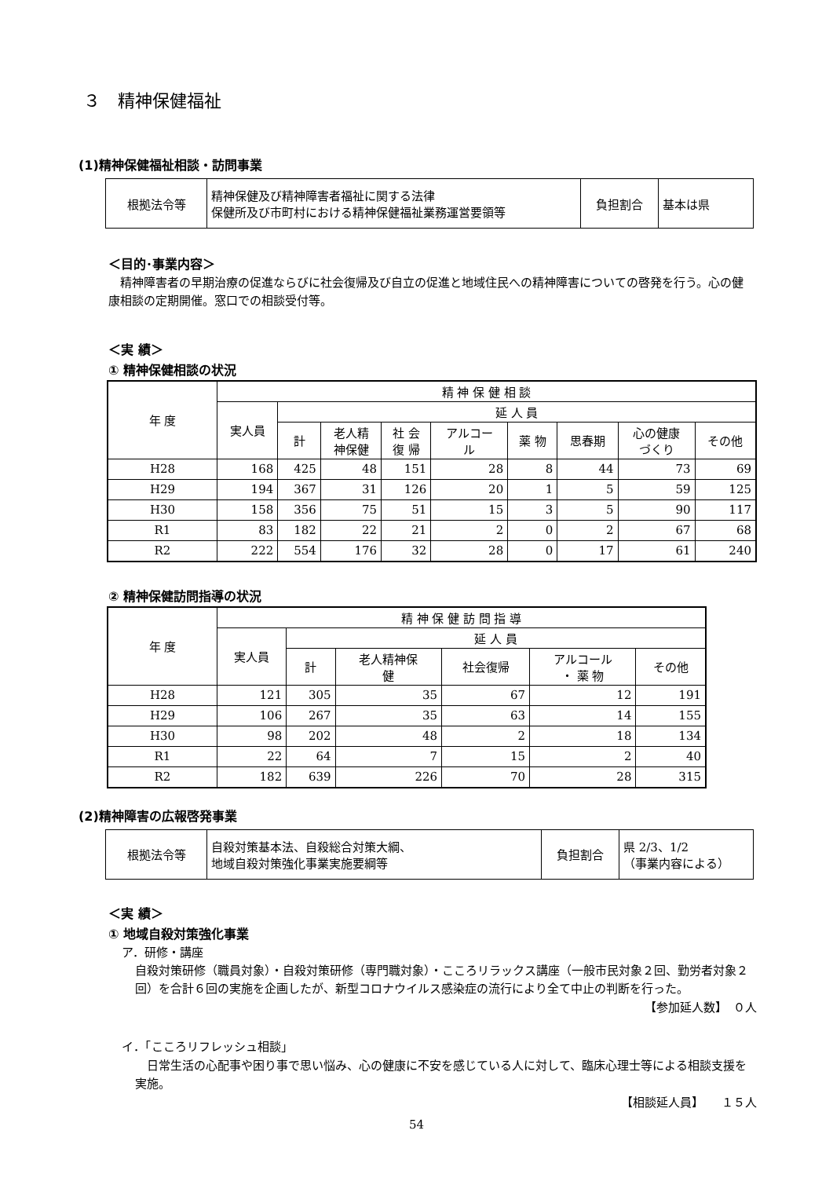３　精神保健福祉
(1)精神保健福祉相談・訪問事業
| 根拠法令等 | 精神保健及び精神障害者福祉に関する法律 保健所及び市町村における精神保健福祉業務運営要領等 | 負担割合 | 基本は県 |
＜目的･事業内容＞
精神障害者の早期治療の促進ならびに社会復帰及び自立の促進と地域住民への精神障害についての啓発を行う。心の健康相談の定期開催。窓口での相談受付等。
＜実 績＞
① 精神保健相談の状況
| 年 度 | 精 神 保 健 相 談 | | | | | | | | |
| --- | --- | --- | --- | --- | --- | --- | --- | --- | --- |
| | 実人員 | 延 人 員 | | | | | | | |
| | | 計 | 老人精 神保健 | 社 会 復 帰 | アルコー ル | 薬 物 | 思春期 | 心の健康 づくり | その他 |
| H28 | 168 | 425 | 48 | 151 | 28 | 8 | 44 | 73 | 69 |
| H29 | 194 | 367 | 31 | 126 | 20 | 1 | 5 | 59 | 125 |
| H30 | 158 | 356 | 75 | 51 | 15 | 3 | 5 | 90 | 117 |
| R1 | 83 | 182 | 22 | 21 | 2 | 0 | 2 | 67 | 68 |
| R2 | 222 | 554 | 176 | 32 | 28 | 0 | 17 | 61 | 240 |
② 精神保健訪問指導の状況
| 年 度 | 精 神 保 健 訪 問 指 導 | | | | | |
| --- | --- | --- | --- | --- | --- | --- |
| | 実人員 | 延 人 員 | | | | |
| | | 計 | 老人精神保 健 | 社会復帰 | アルコール ・ 薬 物 | その他 |
| H28 | 121 | 305 | 35 | 67 | 12 | 191 |
| H29 | 106 | 267 | 35 | 63 | 14 | 155 |
| H30 | 98 | 202 | 48 | 2 | 18 | 134 |
| R1 | 22 | 64 | 7 | 15 | 2 | 40 |
| R2 | 182 | 639 | 226 | 70 | 28 | 315 |
(2)精神障害の広報啓発事業
| 根拠法令等 | 自殺対策基本法、自殺総合対策大綱、 地域自殺対策強化事業実施要綱等 | 負担割合 | 県 2/3、1/2 （事業内容による） |
＜実 績＞
① 地域自殺対策強化事業
ア．研修・講座
自殺対策研修（職員対象）・自殺対策研修（専門職対象）・こころリラックス講座（一般市民対象２回、勤労者対象２回）を合計６回の実施を企画したが、新型コロナウイルス感染症の流行により全て中止の判断を行った。
【参加延人数】　０人
イ．「こころリフレッシュ相談」
日常生活の心配事や困り事で思い悩み、心の健康に不安を感じている人に対して、臨床心理士等による相談支援を実施。
【相談延人員】　　１５人
54